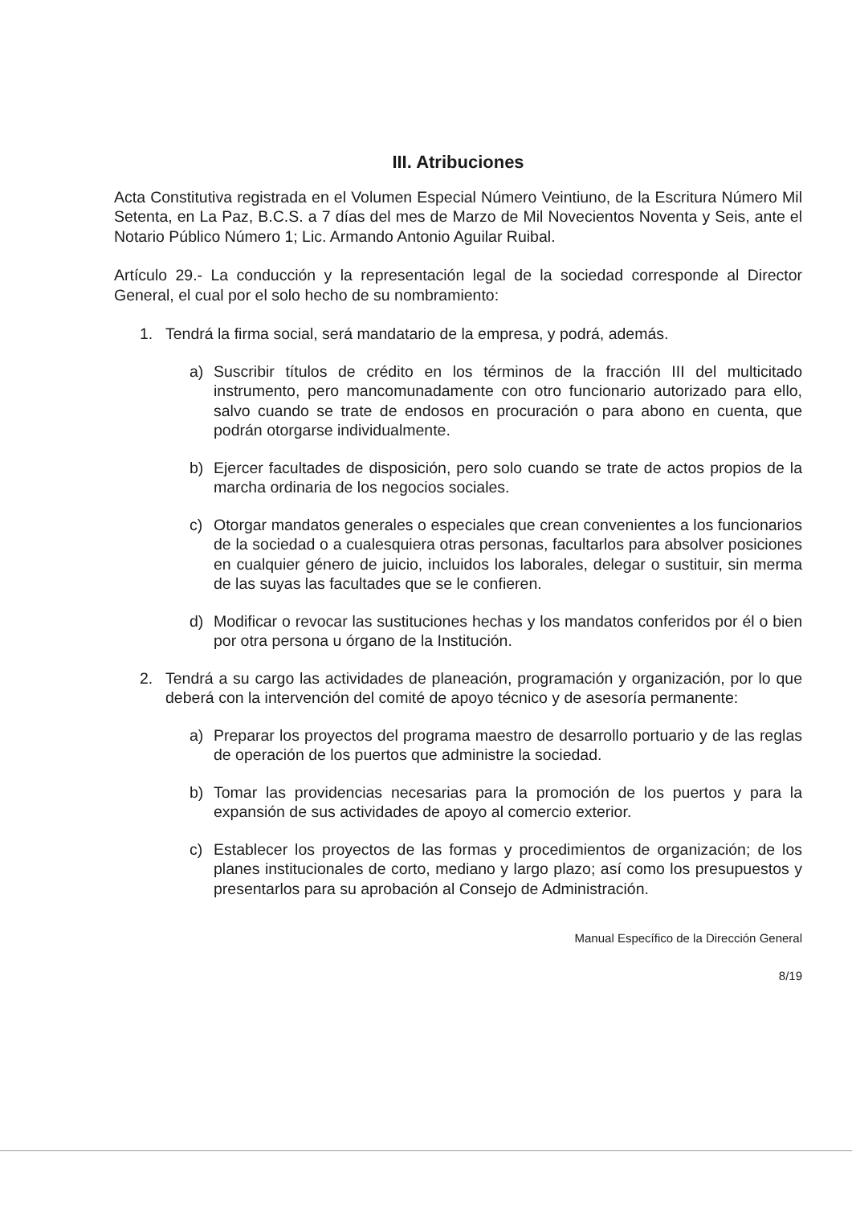III. Atribuciones
Acta Constitutiva registrada en el Volumen Especial Número Veintiuno, de la Escritura Número Mil Setenta, en La Paz, B.C.S. a 7 días del mes de Marzo de Mil Novecientos Noventa y Seis, ante el Notario Público Número 1; Lic. Armando Antonio Aguilar Ruibal.
Artículo 29.- La conducción y la representación legal de la sociedad corresponde al Director General, el cual por el solo hecho de su nombramiento:
1. Tendrá la firma social, será mandatario de la empresa, y podrá, además.
a) Suscribir títulos de crédito en los términos de la fracción III del multicitado instrumento, pero mancomunadamente con otro funcionario autorizado para ello, salvo cuando se trate de endosos en procuración o para abono en cuenta, que podrán otorgarse individualmente.
b) Ejercer facultades de disposición, pero solo cuando se trate de actos propios de la marcha ordinaria de los negocios sociales.
c) Otorgar mandatos generales o especiales que crean convenientes a los funcionarios de la sociedad o a cualesquiera otras personas, facultarlos para absolver posiciones en cualquier género de juicio, incluidos los laborales, delegar o sustituir, sin merma de las suyas las facultades que se le confieren.
d) Modificar o revocar las sustituciones hechas y los mandatos conferidos por él o bien por otra persona u órgano de la Institución.
2. Tendrá a su cargo las actividades de planeación, programación y organización, por lo que deberá con la intervención del comité de apoyo técnico y de asesoría permanente:
a) Preparar los proyectos del programa maestro de desarrollo portuario y de las reglas de operación de los puertos que administre la sociedad.
b) Tomar las providencias necesarias para la promoción de los puertos y para la expansión de sus actividades de apoyo al comercio exterior.
c) Establecer los proyectos de las formas y procedimientos de organización; de los planes institucionales de corto, mediano y largo plazo; así como los presupuestos y presentarlos para su aprobación al Consejo de Administración.
Manual Específico de la Dirección General
8/19